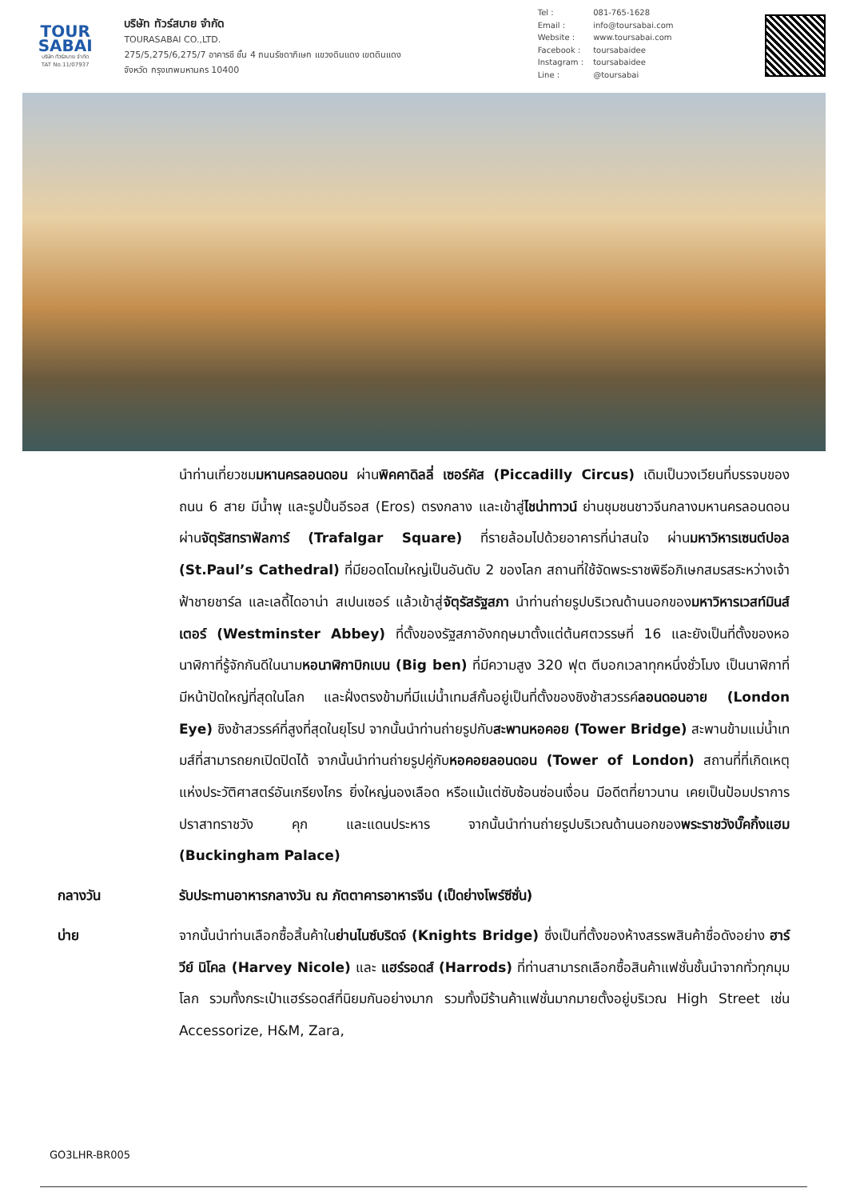TOUR
SABAI
บริษัท ทัวร์สบาย จำกัด
TAT No.11/07937
บริษัท ทัวร์สบาย จำกัด
TOURASABAI CO.,LTD.
275/5,275/6,275/7 อาคารชี ชั้น 4 ถนนรัชดาภิเษก แขวงดินแดง เขตดินแดง
จังหวัด กรุงเทพมหานคร 10400
| Tel : | 081-765-1628 |
| Email : | info@toursabai.com |
| Website : | www.toursabai.com |
| Facebook : | toursabaidee |
| Instagram : | toursabaidee |
| Line : | @toursabai |
นำท่านเที่ยวชมมหานครลอนดอน ผ่านพิคคาดิลลี่ เซอร์คัส (Piccadilly Circus) เดิมเป็นวงเวียนที่บรรจบของถนน 6 สาย มีน้ำพุ และรูปปั้นอีรอส (Eros) ตรงกลาง และเข้าสู่ไชน่าทาวน์ ย่านชุมชนชาวจีนกลางมหานครลอนดอน ผ่านจัตุรัสทราฟัลการ์ (Trafalgar Square) ที่รายล้อมไปด้วยอาคารที่น่าสนใจ ผ่านมหาวิหารเซนต์ปอล (St.Paul’s Cathedral) ที่มียอดโดมใหญ่เป็นอันดับ 2 ของโลก สถานที่ใช้จัดพระราชพิธีอภิเษกสมรสระหว่างเจ้าฟ้าชายชาร์ล และเลดี้ไดอาน่า สเปนเซอร์ แล้วเข้าสู่จัตุรัสรัฐสภา นำท่านถ่ายรูปบริเวณด้านนอกของมหาวิหารเวสท์มินส์เตอร์ (Westminster Abbey) ที่ตั้งของรัฐสภาอังกฤษมาตั้งแต่ต้นศตวรรษที่ 16 และยังเป็นที่ตั้งของหอนาฬิกาที่รู้จักกันดีในนามหอนาฬิกาบิกเบน (Big ben) ที่มีความสูง 320 ฟุต ตีบอกเวลาทุกหนึ่งชั่วโมง เป็นนาฬิกาที่มีหน้าปัดใหญ่ที่สุดในโลก และฝั่งตรงข้ามที่มีแม่น้ำเทมส์กั้นอยู่เป็นที่ตั้งของชิงช้าสวรรค์ลอนดอนอาย (London Eye) ชิงช้าสวรรค์ที่สูงที่สุดในยุโรป จากนั้นนำท่านถ่ายรูปกับสะพานหอคอย (Tower Bridge) สะพานข้ามแม่น้ำเทมส์ที่สามารถยกเปิดปิดได้ จากนั้นนำท่านถ่ายรูปคู่กับหอคอยลอนดอน (Tower of London) สถานที่ที่เกิดเหตุแห่งประวัติศาสตร์อันเกรียงไกร ยิ่งใหญ่นองเลือด หรือแม้แต่ซับซ้อนซ่อนเงื่อน มีอดีตที่ยาวนาน เคยเป็นป้อมปราการ ปราสาทราชวัง คุก และแดนประหาร จากนั้นนำท่านถ่ายรูปบริเวณด้านนอกของพระราชวังบั๊คกิ้งแฮม (Buckingham Palace)
กลางวัน รับประทานอาหารกลางวัน ณ ภัตตาคารอาหารจีน (เป็ดย่างโพร์ซีซั่น)
บ่าย จากนั้นนำท่านเลือกซื้อสิ้นค้าในย่านไนซ์บริดจ์ (Knights Bridge) ซึ่งเป็นที่ตั้งของห้างสรรพสินค้าชื่อดังอย่าง ฮาร์วีย์ นิโคล (Harvey Nicole) และ แฮร์รอดส์ (Harrods) ที่ท่านสามารถเลือกซื้อสินค้าแฟชั่นชั้นนำจากทั่วทุกมุมโลก รวมทั้งกระเป๋าแฮร์รอดส์ที่นิยมกันอย่างมาก รวมทั้งมีร้านค้าแฟชั่นมากมายตั้งอยู่บริเวณ High Street เช่น Accessorize, H&M, Zara,
GO3LHR-BR005